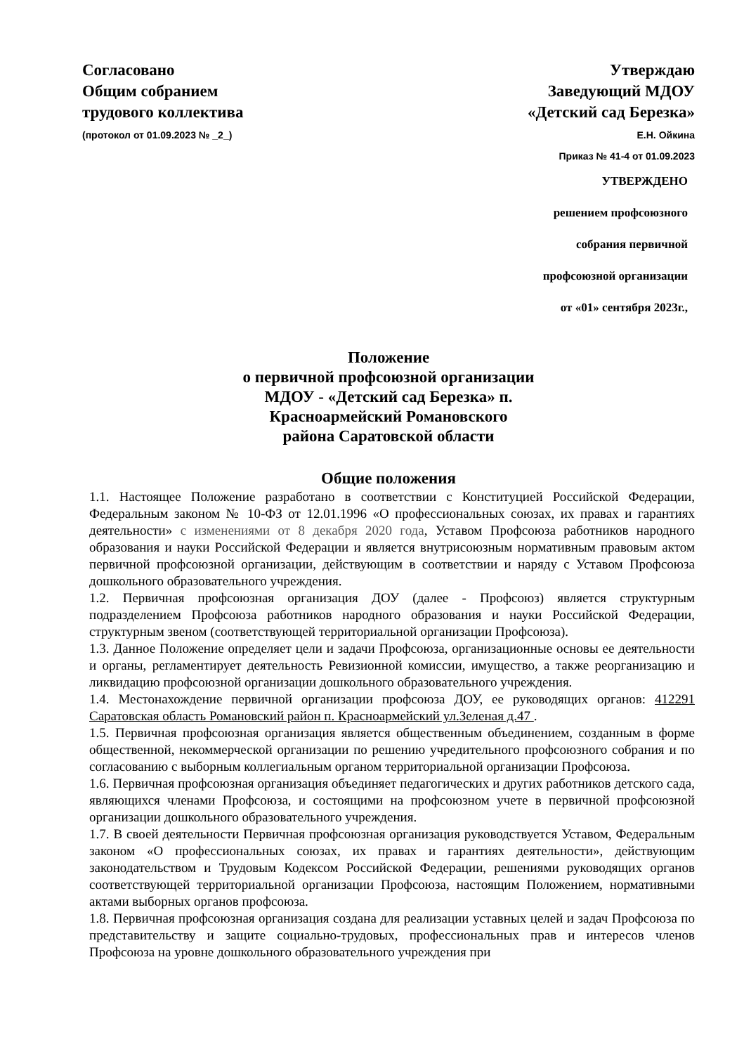Согласовано
Общим собранием
трудового коллектива
(протокол от 01.09.2023 № _2_)
Утверждаю
Заведующий МДОУ
«Детский сад Березка»
Е.Н. Ойкина
Приказ № 41-4 от 01.09.2023
УТВЕРЖДЕНО
решением профсоюзного
собрания первичной
профсоюзной организации
от «01» сентября 2023г.,
Положение
о первичной профсоюзной организации
МДОУ - «Детский сад Березка» п.
Красноармейский Романовского
района Саратовской области
Общие положения
1.1. Настоящее Положение разработано в соответствии с Конституцией Российской Федерации, Федеральным законом № 10-ФЗ от 12.01.1996 «О профессиональных союзах, их правах и гарантиях деятельности» с изменениями от 8 декабря 2020 года, Уставом Профсоюза работников народного образования и науки Российской Федерации и является внутрисоюзным нормативным правовым актом первичной профсоюзной организации, действующим в соответствии и наряду с Уставом Профсоюза дошкольного образовательного учреждения.
1.2. Первичная профсоюзная организация ДОУ (далее - Профсоюз) является структурным подразделением Профсоюза работников народного образования и науки Российской Федерации, структурным звеном (соответствующей территориальной организации Профсоюза).
1.3. Данное Положение определяет цели и задачи Профсоюза, организационные основы ее деятельности и органы, регламентирует деятельность Ревизионной комиссии, имущество, а также реорганизацию и ликвидацию профсоюзной организации дошкольного образовательного учреждения.
1.4. Местонахождение первичной организации профсоюза ДОУ, ее руководящих органов: 412291 Саратовская область Романовский район п. Красноармейский ул.Зеленая д.47 .
1.5. Первичная профсоюзная организация является общественным объединением, созданным в форме общественной, некоммерческой организации по решению учредительного профсоюзного собрания и по согласованию с выборным коллегиальным органом территориальной организации Профсоюза.
1.6. Первичная профсоюзная организация объединяет педагогических и других работников детского сада, являющихся членами Профсоюза, и состоящими на профсоюзном учете в первичной профсоюзной организации дошкольного образовательного учреждения.
1.7. В своей деятельности Первичная профсоюзная организация руководствуется Уставом, Федеральным законом «О профессиональных союзах, их правах и гарантиях деятельности», действующим законодательством и Трудовым Кодексом Российской Федерации, решениями руководящих органов соответствующей территориальной организации Профсоюза, настоящим Положением, нормативными актами выборных органов профсоюза.
1.8. Первичная профсоюзная организация создана для реализации уставных целей и задач Профсоюза по представительству и защите социально-трудовых, профессиональных прав и интересов членов Профсоюза на уровне дошкольного образовательного учреждения при